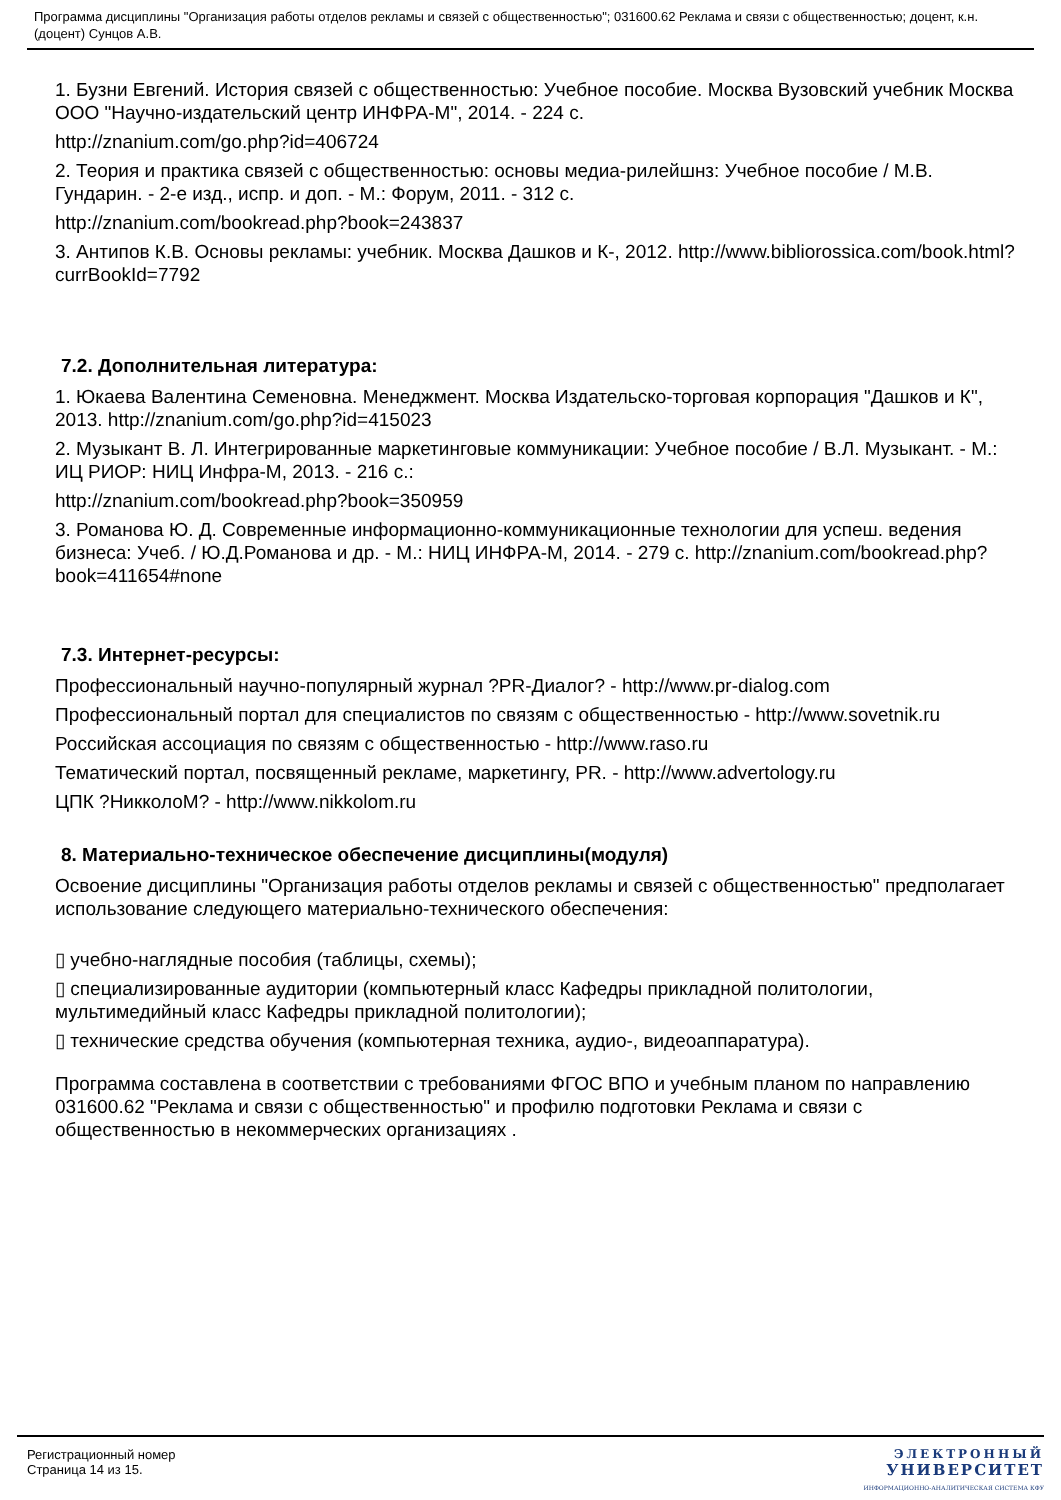Программа дисциплины "Организация работы отделов рекламы и связей с общественностью"; 031600.62 Реклама и связи с общественностью; доцент, к.н. (доцент) Сунцов А.В.
1. Бузни Евгений. История связей с общественностью: Учебное пособие. Москва Вузовский учебник Москва ООО "Научно-издательский центр ИНФРА-М", 2014. - 224 с.
http://znanium.com/go.php?id=406724
2. Теория и практика связей с общественностью: основы медиа-рилейшнз: Учебное пособие / М.В. Гундарин. - 2-е изд., испр. и доп. - М.: Форум, 2011. - 312 с.
http://znanium.com/bookread.php?book=243837
3. Антипов К.В. Основы рекламы: учебник. Москва Дашков и К-, 2012. http://www.bibliorossica.com/book.html?currBookId=7792
7.2. Дополнительная литература:
1. Юкаева Валентина Семеновна. Менеджмент. Москва Издательско-торговая корпорация "Дашков и К", 2013. http://znanium.com/go.php?id=415023
2. Музыкант В. Л. Интегрированные маркетинговые коммуникации: Учебное пособие / В.Л. Музыкант. - М.: ИЦ РИОР: НИЦ Инфра-М, 2013. - 216 с.:
http://znanium.com/bookread.php?book=350959
3. Романова Ю. Д. Современные информационно-коммуникационные технологии для успеш. ведения бизнеса: Учеб. / Ю.Д.Романова и др. - М.: НИЦ ИНФРА-М, 2014. - 279 с. http://znanium.com/bookread.php?book=411654#none
7.3. Интернет-ресурсы:
Профессиональный научно-популярный журнал ?PR-Диалог? - http://www.pr-dialog.com
Профессиональный портал для специалистов по связям с общественностью - http://www.sovetnik.ru
Российская ассоциация по связям с общественностью - http://www.raso.ru
Тематический портал, посвященный рекламе, маркетингу, PR. - http://www.advertology.ru
ЦПК ?НикколоМ? - http://www.nikkolom.ru
8. Материально-техническое обеспечение дисциплины(модуля)
Освоение дисциплины "Организация работы отделов рекламы и связей с общественностью" предполагает использование следующего материально-технического обеспечения:
▯ учебно-наглядные пособия (таблицы, схемы);
▯ специализированные аудитории (компьютерный класс Кафедры прикладной политологии, мультимедийный класс Кафедры прикладной политологии);
▯ технические средства обучения (компьютерная техника, аудио-, видеоаппаратура).
Программа составлена в соответствии с требованиями ФГОС ВПО и учебным планом по направлению 031600.62 "Реклама и связи с общественностью" и профилю подготовки Реклама и связи с общественностью в некоммерческих организациях .
Регистрационный номер
Страница 14 из 15.
ЭЛЕКТРОННЫЙ
УНИВЕРСИТЕТ
ИНФОРМАЦИОННО-АНАЛИТИЧЕСКАЯ СИСТЕМА КФУ